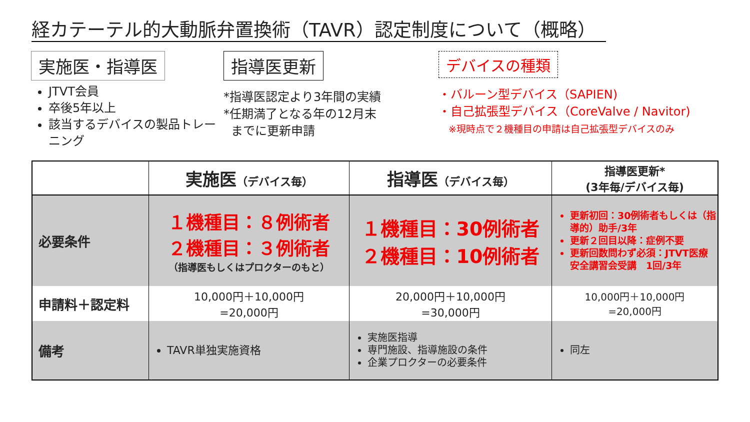経カテーテル的大動脈弁置換術（TAVR）認定制度について（概略）
実施医・指導医
JTVT会員
卒後5年以上
該当するデバイスの製品トレーニング
指導医更新
*指導医認定より3年間の実績
*任期満了となる年の12月末
までに更新申請
デバイスの種類
・バルーン型デバイス（SAPIEN)
・自己拡張型デバイス（CoreValve / Navitor)
※現時点で２機種目の申請は自己拡張型デバイスのみ
| | 実施医 （デバイス毎） | 指導医 （デバイス毎） | 指導医更新* (3年毎/デバイス毎) |
| --- | --- | --- | --- |
| 必要条件 | １機種目：８例術者 ２機種目：３例術者 （指導医もしくはプロクターのもと） | １機種目：30例術者 ２機種目：10例術者 | 更新初回：30例術者もしくは（指導的）助手/3年 更新２回目以降：症例不要 更新回数問わず必須：JTVT医療安全講習会受講 1回/3年 |
| 申請料＋認定料 | 10,000円＋10,000円 =20,000円 | 20,000円＋10,000円 =30,000円 | 10,000円＋10,000円 =20,000円 |
| 備考 | TAVR単独実施資格 | 実施医指導 専門施設、指導施設の条件 企業プロクターの必要条件 | 同左 |